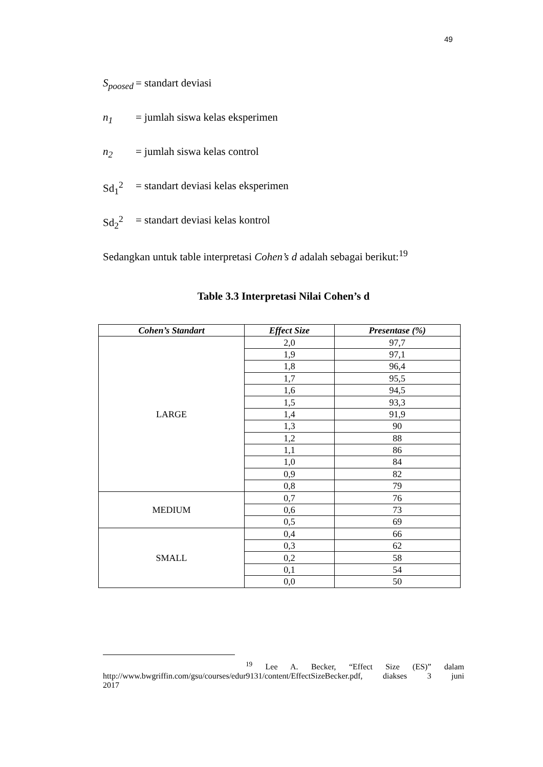49
S<sub>poosed</sub>
= standart deviasi
n<sub>1</sub> = jumlah siswa kelas eksperimen
n<sub>2</sub> = jumlah siswa kelas control
Sd<sub>1</sub><sup>2</sup> = standart deviasi kelas eksperimen
Sd<sub>2</sub><sup>2</sup> = standart deviasi kelas kontrol
Sedangkan untuk table interpretasi Cohen’s d adalah sebagai berikut:<sup>19</sup>
Table 3.3 Interpretasi Nilai Cohen’s d
| Cohen’s Standart | Effect Size | Presentase (%) |
| --- | --- | --- |
| LARGE | 2,0 | 97,7 |
| | 1,9 | 97,1 |
| | 1,8 | 96,4 |
| | 1,7 | 95,5 |
| | 1,6 | 94,5 |
| | 1,5 | 93,3 |
| | 1,4 | 91,9 |
| | 1,3 | 90 |
| | 1,2 | 88 |
| | 1,1 | 86 |
| | 1,0 | 84 |
| | 0,9 | 82 |
| | 0,8 | 79 |
| MEDIUM | 0,7 | 76 |
| | 0,6 | 73 |
| | 0,5 | 69 |
| SMALL | 0,4 | 66 |
| | 0,3 | 62 |
| | 0,2 | 58 |
| | 0,1 | 54 |
| | 0,0 | 50 |
<sup>19</sup> Lee A. Becker, “Effect Size (ES)” dalam http://www.bwgriffin.com/gsu/courses/edur9131/content/EffectSizeBecker.pdf, diakses 3 juni
2017